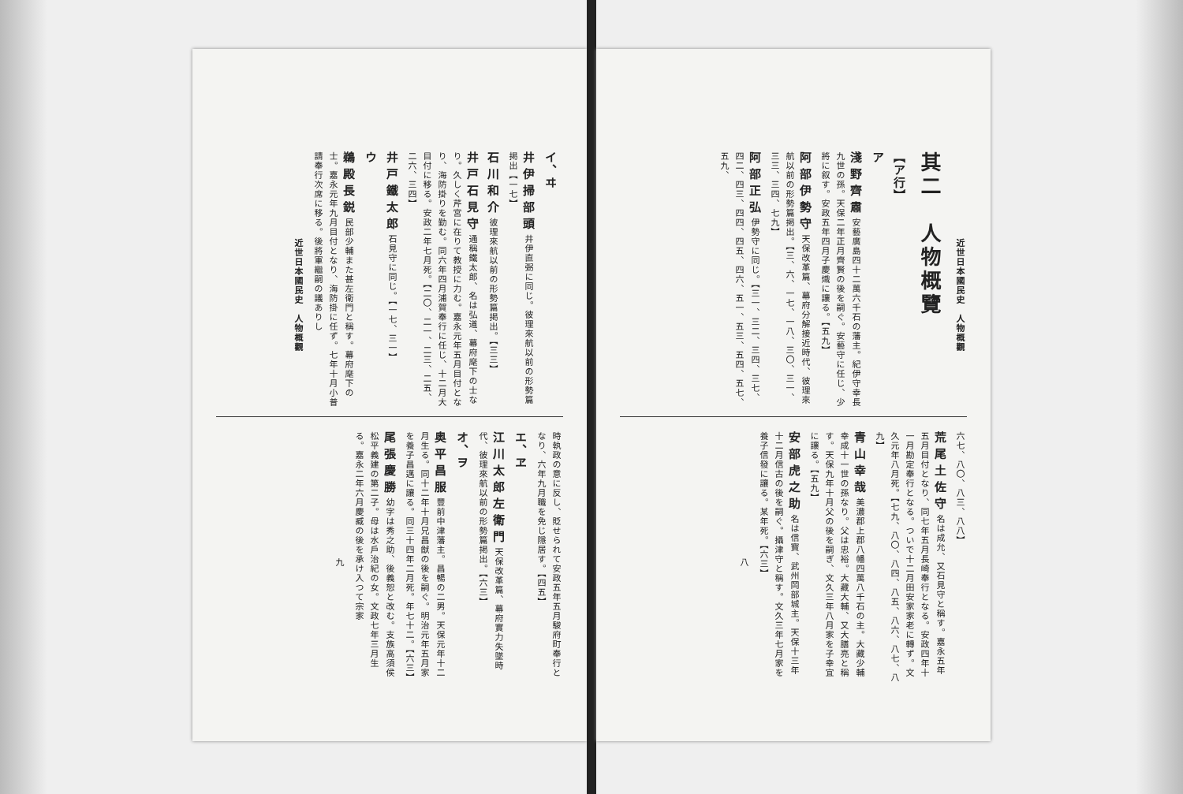近世日本國民史　人物概觀
其二　人物概覽
【ア行】
ア
淺野齊肅安藝廣島四十二萬六千石の藩主。紀伊守幸長九世の孫。天保二年正月齊賢の後を嗣ぐ。安藝守に任じ、少將に叙す。安政五年四月子慶熾に讓る。【五九】
阿部伊勢守天保改革篇、幕府分解接近時代、彼理來航以前の形勢篇掲出。【三、六、一七、一八、三〇、三一、三三、三四、七九】
阿部正弘伊勢守に同じ。【三一、三二、三四、三七、四二、四三、四四、四五、四六、五一、五三、五四、五七、五九、
六七、八〇、八三、八八】
荒尾土佐守名は成允、又石見守と稱す。嘉永五年五月目付となり、同七年五月長崎奉行となる。安政四年十一月勘定奉行となる。ついで十二月田安家家老に轉ず。文久元年八月死。【七九、八〇、八四、八五、八六、八七、八九】
青山幸哉美濃郡上郡八幡四萬八千石の主。大藏少輔幸成十一世の孫なり。父は忠裕。大藏大輔、又大膳亮と稱す。天保九年十月父の後を嗣ぎ、文久三年八月家を子幸宜に讓る。【五九】
安部虎之助名は信寳、武州岡部城主。天保十三年十二月信古の後を嗣ぐ。攝津守と稱す。文久三年七月家を養子信發に讓る。某年死。【六三】
八
イ、ヰ
井伊掃部頭井伊直弼に同じ。彼理來航以前の形勢篇掲出【一七】
石川和介彼理來航以前の形勢篇掲出。【三三】
井戸石見守通稱鐵太郎、名は弘道、幕府麾下の士なり。久しく芹宮に在りて教授に力む。嘉永元年五月目付となり、海防掛りを勤む。同六年四月浦賀奉行に任じ、十二月大目付に移る。安政二年七月死。【二〇、二一、二三、二五、二六、三四】
井戸鐵太郎石見守に同じ。【一七、三一】
ウ
鵜殿長鋭民部少輔また甚左衛門と稱す。幕府麾下の士。嘉永元年九月目付となり、海防掛に任ず。七年十月小普請奉行次席に移る。後將軍繼嗣の議ありし
近世日本國民史　人物概觀
時執政の意に反し、貶せられて安政五年五月駿府町奉行となり、六年九月職を免じ隱居す。【四五】
エ、ヱ
江川太郎左衛門天保改革篇、幕府實力失墜時代、彼理來航以前の形勢篇掲出。【六三】
オ、ヲ
奥平昌服豐前中津藩主。昌暢の二男。天保元年十二月生る。同十二年十月兄昌猷の後を嗣ぐ。明治元年五月家を養子昌邁に讓る。同三十四年二月死。年七十二。【六三】
尾張慶勝幼字は秀之助、後義恕と改む。支族高須侯松平義建の第二子。母は水戶治紀の女。文政七年三月生る。嘉永二年六月慶臧の後を承け入つて宗家
九